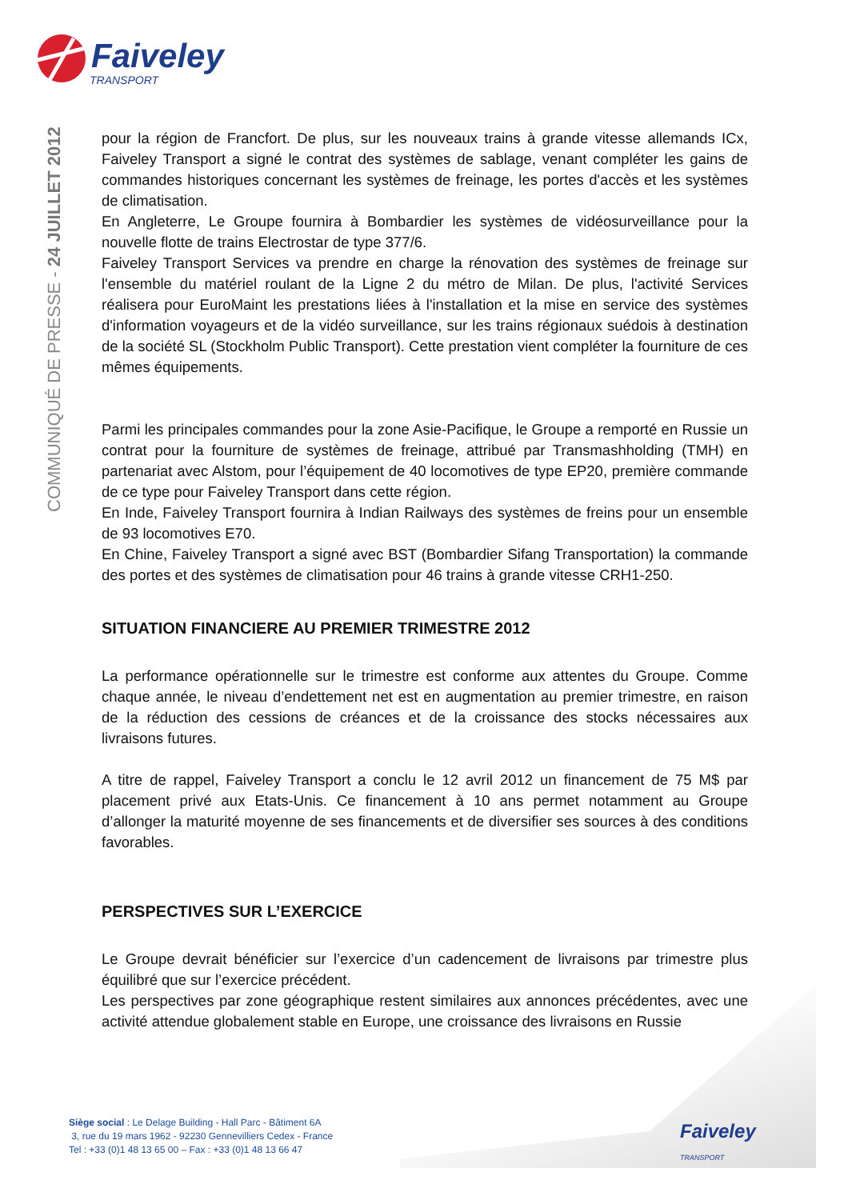Faiveley
TRANSPORT
COMMUNIQUÉ DE PRESSE - 24 JUILLET 2012
pour la région de Francfort. De plus, sur les nouveaux trains à grande vitesse allemands ICx, Faiveley Transport a signé le contrat des systèmes de sablage, venant compléter les gains de commandes historiques concernant les systèmes de freinage, les portes d'accès et les systèmes de climatisation.
En Angleterre, Le Groupe fournira à Bombardier les systèmes de vidéosurveillance pour la nouvelle flotte de trains Electrostar de type 377/6.
Faiveley Transport Services va prendre en charge la rénovation des systèmes de freinage sur l'ensemble du matériel roulant de la Ligne 2 du métro de Milan. De plus, l'activité Services réalisera pour EuroMaint les prestations liées à l'installation et la mise en service des systèmes d'information voyageurs et de la vidéo surveillance, sur les trains régionaux suédois à destination de la société SL (Stockholm Public Transport). Cette prestation vient compléter la fourniture de ces mêmes équipements.
Parmi les principales commandes pour la zone Asie-Pacifique, le Groupe a remporté en Russie un contrat pour la fourniture de systèmes de freinage, attribué par Transmashholding (TMH) en partenariat avec Alstom, pour l’équipement de 40 locomotives de type EP20, première commande de ce type pour Faiveley Transport dans cette région.
En Inde, Faiveley Transport fournira à Indian Railways des systèmes de freins pour un ensemble de 93 locomotives E70.
En Chine, Faiveley Transport a signé avec BST (Bombardier Sifang Transportation) la commande des portes et des systèmes de climatisation pour 46 trains à grande vitesse CRH1-250.
SITUATION FINANCIERE AU PREMIER TRIMESTRE 2012
La performance opérationnelle sur le trimestre est conforme aux attentes du Groupe. Comme chaque année, le niveau d’endettement net est en augmentation au premier trimestre, en raison de la réduction des cessions de créances et de la croissance des stocks nécessaires aux livraisons futures.
A titre de rappel, Faiveley Transport a conclu le 12 avril 2012 un financement de 75 M$ par placement privé aux Etats-Unis. Ce financement à 10 ans permet notamment au Groupe d’allonger la maturité moyenne de ses financements et de diversifier ses sources à des conditions favorables.
PERSPECTIVES SUR L’EXERCICE
Le Groupe devrait bénéficier sur l’exercice d’un cadencement de livraisons par trimestre plus équilibré que sur l’exercice précédent.
Les perspectives par zone géographique restent similaires aux annonces précédentes, avec une activité attendue globalement stable en Europe, une croissance des livraisons en Russie
Siège social : Le Delage Building - Hall Parc - Bâtiment 6A
3, rue du 19 mars 1962 - 92230 Gennevilliers Cedex - France
Tel : +33 (0)1 48 13 65 00 – Fax : +33 (0)1 48 13 66 47
Faiveley
TRANSPORT